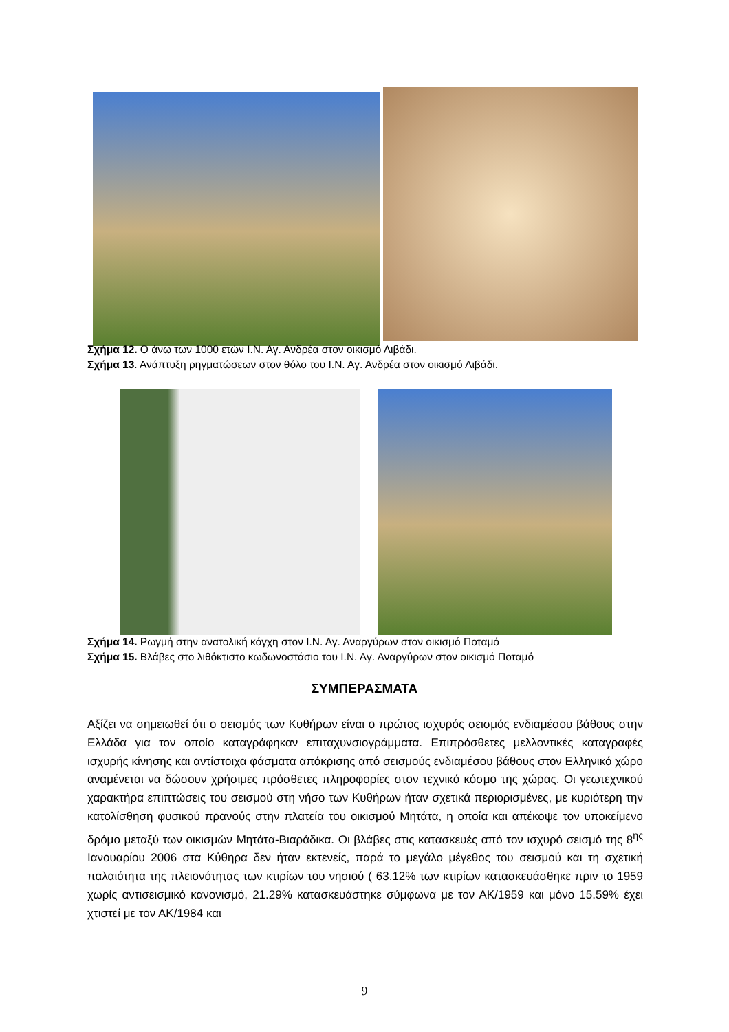Σχήμα 12. Ο άνω των 1000 ετών Ι.Ν. Αγ. Ανδρέα στον οικισμό Λιβάδι.
Σχήμα 13. Ανάπτυξη ρηγματώσεων στον θόλο του Ι.Ν. Αγ. Ανδρέα στον οικισμό Λιβάδι.
Σχήμα 14. Ρωγμή στην ανατολική κόγχη στον Ι.Ν. Αγ. Αναργύρων στον οικισμό Ποταμό
Σχήμα 15. Βλάβες στο λιθόκτιστο κωδωνοστάσιο του Ι.Ν. Αγ. Αναργύρων στον οικισμό Ποταμό
ΣΥΜΠΕΡΑΣΜΑΤΑ
Αξίζει να σημειωθεί ότι ο σεισμός των Κυθήρων είναι ο πρώτος ισχυρός σεισμός ενδιαμέσου βάθους στην Ελλάδα για τον οποίο καταγράφηκαν επιταχυνσιογράμματα. Επιπρόσθετες μελλοντικές καταγραφές ισχυρής κίνησης και αντίστοιχα φάσματα απόκρισης από σεισμούς ενδιαμέσου βάθους στον Ελληνικό χώρο αναμένεται να δώσουν χρήσιμες πρόσθετες πληροφορίες στον τεχνικό κόσμο της χώρας. Οι γεωτεχνικού χαρακτήρα επιπτώσεις του σεισμού στη νήσο των Κυθήρων ήταν σχετικά περιορισμένες, με κυριότερη την κατολίσθηση φυσικού πρανούς στην πλατεία του οικισμού Μητάτα, η οποία και απέκοψε τον υποκείμενο δρόμο μεταξύ των οικισμών Μητάτα-Βιαράδικα. Οι βλάβες στις κατασκευές από τον ισχυρό σεισμό της 8<sup>ης</sup> Ιανουαρίου 2006 στα Κύθηρα δεν ήταν εκτενείς, παρά το μεγάλο μέγεθος του σεισμού και τη σχετική παλαιότητα της πλειονότητας των κτιρίων του νησιού ( 63.12% των κτιρίων κατασκευάσθηκε πριν το 1959 χωρίς αντισεισμικό κανονισμό, 21.29% κατασκευάστηκε σύμφωνα με τον ΑΚ/1959 και μόνο 15.59% έχει χτιστεί με τον ΑΚ/1984 και
9